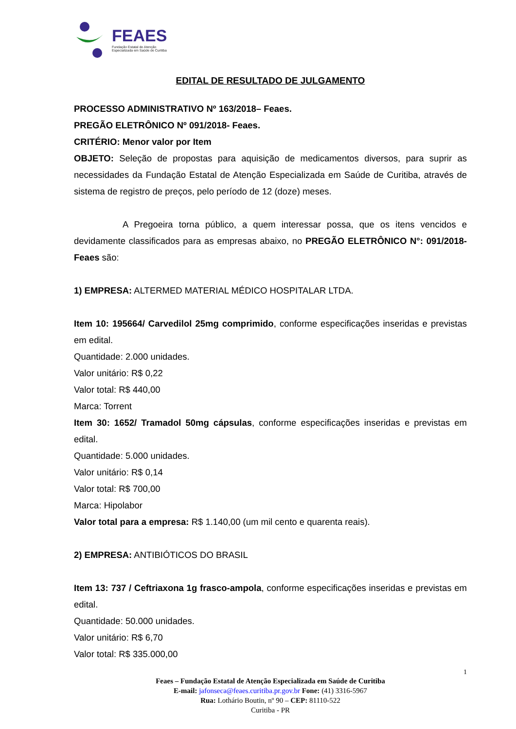FEAES
Fundação Estatal de Atenção
Especializada em Saúde de Curitiba
EDITAL DE RESULTADO DE JULGAMENTO
PROCESSO ADMINISTRATIVO Nº 163/2018– Feaes.
PREGÃO ELETRÔNICO Nº 091/2018- Feaes.
CRITÉRIO: Menor valor por Item
OBJETO: Seleção de propostas para aquisição de medicamentos diversos, para suprir as necessidades da Fundação Estatal de Atenção Especializada em Saúde de Curitiba, através de sistema de registro de preços, pelo período de 12 (doze) meses.
A Pregoeira torna público, a quem interessar possa, que os itens vencidos e devidamente classificados para as empresas abaixo, no PREGÃO ELETRÔNICO N°: 091/2018- Feaes são:
1) EMPRESA: ALTERMED MATERIAL MÉDICO HOSPITALAR LTDA.
Item 10: 195664/ Carvedilol 25mg comprimido, conforme especificações inseridas e previstas em edital.
Quantidade: 2.000 unidades.
Valor unitário: R$ 0,22
Valor total: R$ 440,00
Marca: Torrent
Item 30: 1652/ Tramadol 50mg cápsulas, conforme especificações inseridas e previstas em edital.
Quantidade: 5.000 unidades.
Valor unitário: R$ 0,14
Valor total: R$ 700,00
Marca: Hipolabor
Valor total para a empresa: R$ 1.140,00 (um mil cento e quarenta reais).
2) EMPRESA: ANTIBIÓTICOS DO BRASIL
Item 13: 737 / Ceftriaxona 1g frasco-ampola, conforme especificações inseridas e previstas em edital.
Quantidade: 50.000 unidades.
Valor unitário: R$ 6,70
Valor total: R$ 335.000,00
1
Feaes – Fundação Estatal de Atenção Especializada em Saúde de Curitiba
E-mail: jafonseca@feaes.curitiba.pr.gov.br Fone: (41) 3316-5967
Rua: Lothário Boutin, nº 90 – CEP: 81110-522
Curitiba - PR